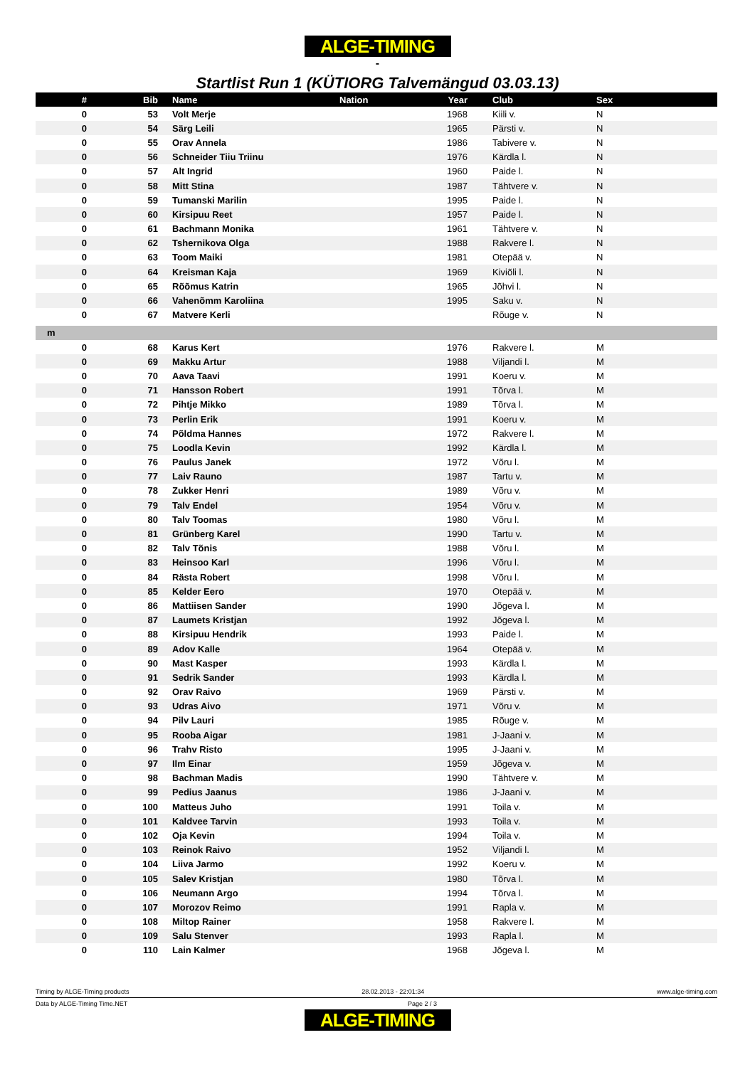ALGE-TIMING
-
Startlist Run 1 (KÜTIORG Talvemängud 03.03.13)
| # | Bib | | Name | Nation | Year | | Club | Sex |
| --- | --- | --- | --- | --- | --- | --- | --- | --- |
| 0 | 53 | | Volt Merje | | 1968 | | Kiili v. | N |
| 0 | 54 | | Särg Leili | | 1965 | | Pärsti v. | N |
| 0 | 55 | | Orav Annela | | 1986 | | Tabivere v. | N |
| 0 | 56 | | Schneider Tiiu Triinu | | 1976 | | Kärdla l. | N |
| 0 | 57 | | Alt Ingrid | | 1960 | | Paide l. | N |
| 0 | 58 | | Mitt Stina | | 1987 | | Tähtvere v. | N |
| 0 | 59 | | Tumanski Marilin | | 1995 | | Paide l. | N |
| 0 | 60 | | Kirsipuu Reet | | 1957 | | Paide l. | N |
| 0 | 61 | | Bachmann Monika | | 1961 | | Tähtvere v. | N |
| 0 | 62 | | Tshernikova Olga | | 1988 | | Rakvere l. | N |
| 0 | 63 | | Toom Maiki | | 1981 | | Otepää v. | N |
| 0 | 64 | | Kreisman Kaja | | 1969 | | Kiviõli l. | N |
| 0 | 65 | | Rõõmus Katrin | | 1965 | | Jõhvi l. | N |
| 0 | 66 | | Vahenõmm Karoliina | | 1995 | | Saku v. | N |
| 0 | 67 | | Matvere Kerli | | | | Rõuge v. | N |
| m | | | | | | | | |
| 0 | 68 | | Karus Kert | | 1976 | | Rakvere l. | M |
| 0 | 69 | | Makku Artur | | 1988 | | Viljandi l. | M |
| 0 | 70 | | Aava Taavi | | 1991 | | Koeru v. | M |
| 0 | 71 | | Hansson Robert | | 1991 | | Tõrva l. | M |
| 0 | 72 | | Pihtje Mikko | | 1989 | | Tõrva l. | M |
| 0 | 73 | | Perlin Erik | | 1991 | | Koeru v. | M |
| 0 | 74 | | Põldma Hannes | | 1972 | | Rakvere l. | M |
| 0 | 75 | | Loodla Kevin | | 1992 | | Kärdla l. | M |
| 0 | 76 | | Paulus Janek | | 1972 | | Võru l. | M |
| 0 | 77 | | Laiv Rauno | | 1987 | | Tartu v. | M |
| 0 | 78 | | Zukker Henri | | 1989 | | Võru v. | M |
| 0 | 79 | | Talv Endel | | 1954 | | Võru v. | M |
| 0 | 80 | | Talv Toomas | | 1980 | | Võru l. | M |
| 0 | 81 | | Grünberg Karel | | 1990 | | Tartu v. | M |
| 0 | 82 | | Talv Tõnis | | 1988 | | Võru l. | M |
| 0 | 83 | | Heinsoo Karl | | 1996 | | Võru l. | M |
| 0 | 84 | | Rästa Robert | | 1998 | | Võru l. | M |
| 0 | 85 | | Kelder Eero | | 1970 | | Otepää v. | M |
| 0 | 86 | | Mattiisen Sander | | 1990 | | Jõgeva l. | M |
| 0 | 87 | | Laumets Kristjan | | 1992 | | Jõgeva l. | M |
| 0 | 88 | | Kirsipuu Hendrik | | 1993 | | Paide l. | M |
| 0 | 89 | | Adov Kalle | | 1964 | | Otepää v. | M |
| 0 | 90 | | Mast Kasper | | 1993 | | Kärdla l. | M |
| 0 | 91 | | Sedrik Sander | | 1993 | | Kärdla l. | M |
| 0 | 92 | | Orav Raivo | | 1969 | | Pärsti v. | M |
| 0 | 93 | | Udras Aivo | | 1971 | | Võru v. | M |
| 0 | 94 | | Pilv Lauri | | 1985 | | Rõuge v. | M |
| 0 | 95 | | Rooba Aigar | | 1981 | | J-Jaani v. | M |
| 0 | 96 | | Trahv Risto | | 1995 | | J-Jaani v. | M |
| 0 | 97 | | Ilm Einar | | 1959 | | Jõgeva v. | M |
| 0 | 98 | | Bachman Madis | | 1990 | | Tähtvere v. | M |
| 0 | 99 | | Pedius Jaanus | | 1986 | | J-Jaani v. | M |
| 0 | 100 | | Matteus Juho | | 1991 | | Toila v. | M |
| 0 | 101 | | Kaldvee Tarvin | | 1993 | | Toila v. | M |
| 0 | 102 | | Oja Kevin | | 1994 | | Toila v. | M |
| 0 | 103 | | Reinok Raivo | | 1952 | | Viljandi l. | M |
| 0 | 104 | | Liiva Jarmo | | 1992 | | Koeru v. | M |
| 0 | 105 | | Salev Kristjan | | 1980 | | Tõrva l. | M |
| 0 | 106 | | Neumann Argo | | 1994 | | Tõrva l. | M |
| 0 | 107 | | Morozov Reimo | | 1991 | | Rapla v. | M |
| 0 | 108 | | Miltop Rainer | | 1958 | | Rakvere l. | M |
| 0 | 109 | | Salu Stenver | | 1993 | | Rapla l. | M |
| 0 | 110 | | Lain Kalmer | | 1968 | | Jõgeva l. | M |
Timing by ALGE-Timing products 28.02.2013 - 22:01:34 www.alge-timing.com
Data by ALGE-Timing Time.NET Page 2 / 3
ALGE-TIMING